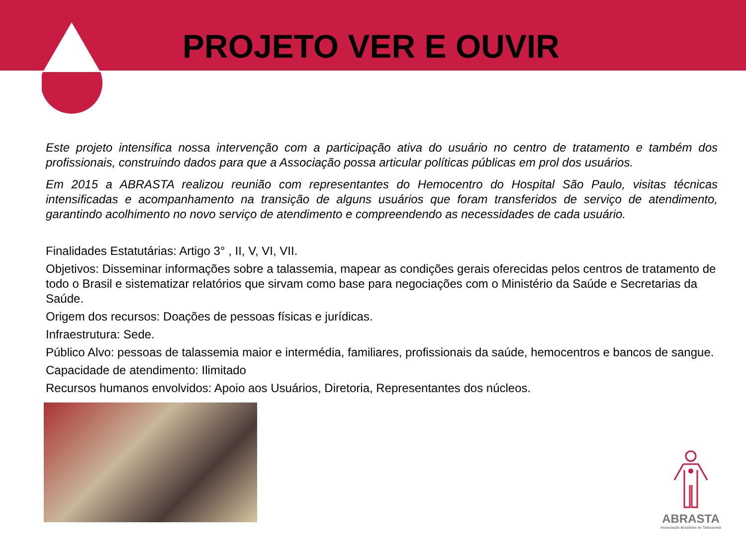PROJETO VER E OUVIR
Este projeto intensifica nossa intervenção com a participação ativa do usuário no centro de tratamento e também dos profissionais, construindo dados para que a Associação possa articular políticas públicas em prol dos usuários.
Em 2015 a ABRASTA realizou reunião com representantes do Hemocentro do Hospital São Paulo, visitas técnicas intensificadas e acompanhamento na transição de alguns usuários que foram transferidos de serviço de atendimento, garantindo acolhimento no novo serviço de atendimento e compreendendo as necessidades de cada usuário.
Finalidades Estatutárias: Artigo 3° , II, V, VI, VII.
Objetivos: Disseminar informações sobre a talassemia, mapear as condições gerais oferecidas pelos centros de tratamento de todo o Brasil e sistematizar relatórios que sirvam como base para negociações com o Ministério da Saúde e Secretarias da Saúde.
Origem dos recursos: Doações de pessoas físicas e jurídicas.
Infraestrutura: Sede.
Público Alvo: pessoas de talassemia maior e intermédia, familiares, profissionais da saúde, hemocentros e bancos de sangue.
Capacidade de atendimento: Ilimitado
Recursos humanos envolvidos: Apoio aos Usuários, Diretoria, Representantes dos núcleos.
ABRASTA
Associação Brasileira de Talassemia